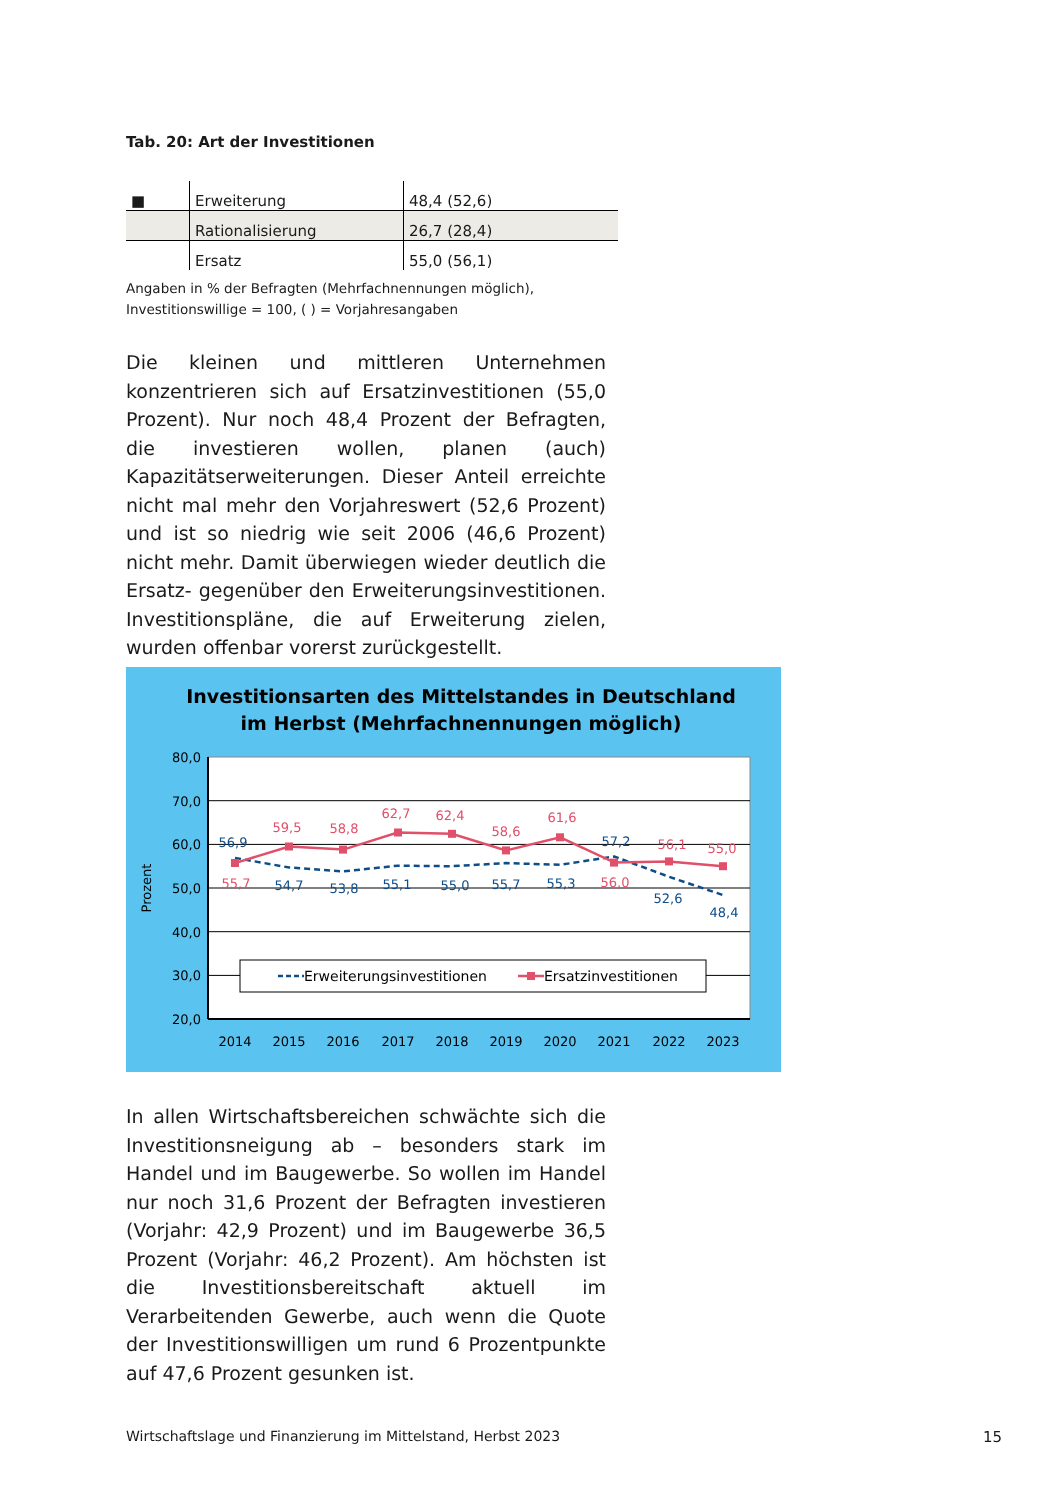Tab. 20: Art der Investitionen
| ■ | Erweiterung | 48,4 (52,6) |
| | Rationalisierung | 26,7 (28,4) |
| | Ersatz | 55,0 (56,1) |
Angaben in % der Befragten (Mehrfachnennungen möglich),
Investitionswillige = 100, ( ) = Vorjahresangaben
Die kleinen und mittleren Unternehmen konzentrieren sich auf Ersatzinvestitionen (55,0 Prozent). Nur noch 48,4 Prozent der Befragten, die investieren wollen, planen (auch) Kapazitätserweiterungen. Dieser Anteil erreichte nicht mal mehr den Vorjahreswert (52,6 Prozent) und ist so niedrig wie seit 2006 (46,6 Prozent) nicht mehr. Damit überwiegen wieder deutlich die Ersatz- gegenüber den Erweiterungsinvestitionen. Investitionspläne, die auf Erweiterung zielen, wurden offenbar vorerst zurückgestellt.
Investitionsarten des Mittelstandes in Deutschland
im Herbst (Mehrfachnennungen möglich)
80,0
70,0
60,0
50,0
40,0
30,0
20,0
Prozent
2014
2015
2016
2017
2018
2019
2020
2021
2022
2023
56,9
54,7
53,8
55,1
55,0
55,7
55,3
57,2
52,6
48,4
55,7
59,5
58,8
62,7
62,4
58,6
61,6
56,0
56,1
55,0
Erweiterungsinvestitionen
Ersatzinvestitionen
In allen Wirtschaftsbereichen schwächte sich die Investitionsneigung ab – besonders stark im Handel und im Baugewerbe. So wollen im Handel nur noch 31,6 Prozent der Befragten investieren (Vorjahr: 42,9 Prozent) und im Baugewerbe 36,5 Prozent (Vorjahr: 46,2 Prozent). Am höchsten ist die Investitionsbereitschaft aktuell im Verarbeitenden Gewerbe, auch wenn die Quote der Investitionswilligen um rund 6 Prozentpunkte auf 47,6 Prozent gesunken ist.
Wirtschaftslage und Finanzierung im Mittelstand, Herbst 2023
15